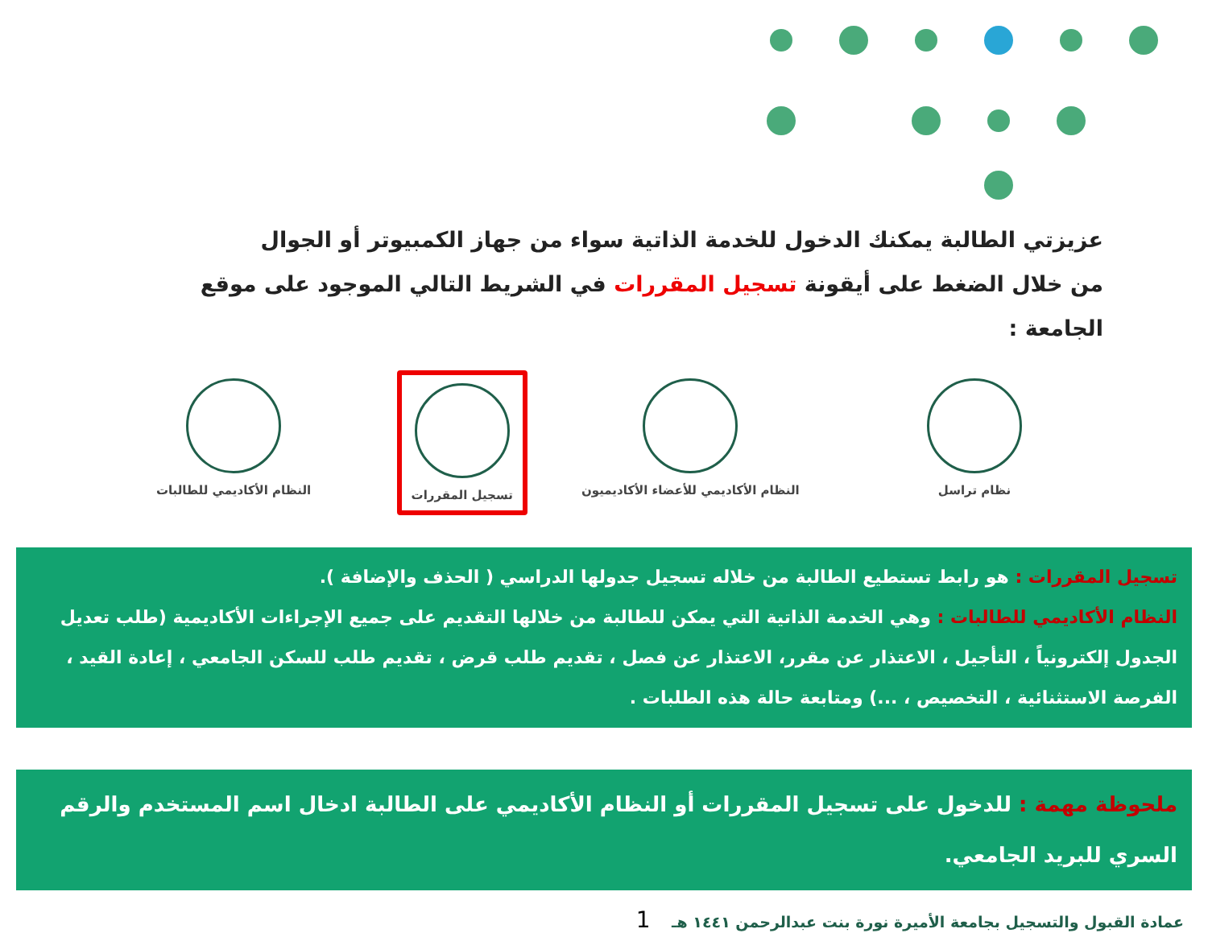عزيزتي الطالبة يمكنك الدخول للخدمة الذاتية سواء من جهاز الكمبيوتر أو الجوال
من خلال الضغط على أيقونة تسجيل المقررات في الشريط التالي الموجود على موقع الجامعة :
نظام تراسل النظام الأكاديمي للأعضاء الأكاديميون
تسجيل المقررات النظام الأكاديمي للطالبات
تسجيل المقررات : هو رابط تستطيع الطالبة من خلاله تسجيل جدولها الدراسي ( الحذف والإضافة ).
النظام الأكاديمي للطالبات : وهي الخدمة الذاتية التي يمكن للطالبة من خلالها التقديم على جميع الإجراءات الأكاديمية (طلب تعديل الجدول إلكترونياً ، التأجيل ، الاعتذار عن مقرر، الاعتذار عن فصل ، تقديم طلب قرض ، تقديم طلب للسكن الجامعي ، إعادة القيد ، الفرصة الاستثنائية ، التخصيص ، ...) ومتابعة حالة هذه الطلبات .
ملحوظة مهمة : للدخول على تسجيل المقررات أو النظام الأكاديمي على الطالبة ادخال اسم المستخدم والرقم السري للبريد الجامعي.
عمادة القبول والتسجيل بجامعة الأميرة نورة بنت عبدالرحمن ١٤٤١ هـ 1